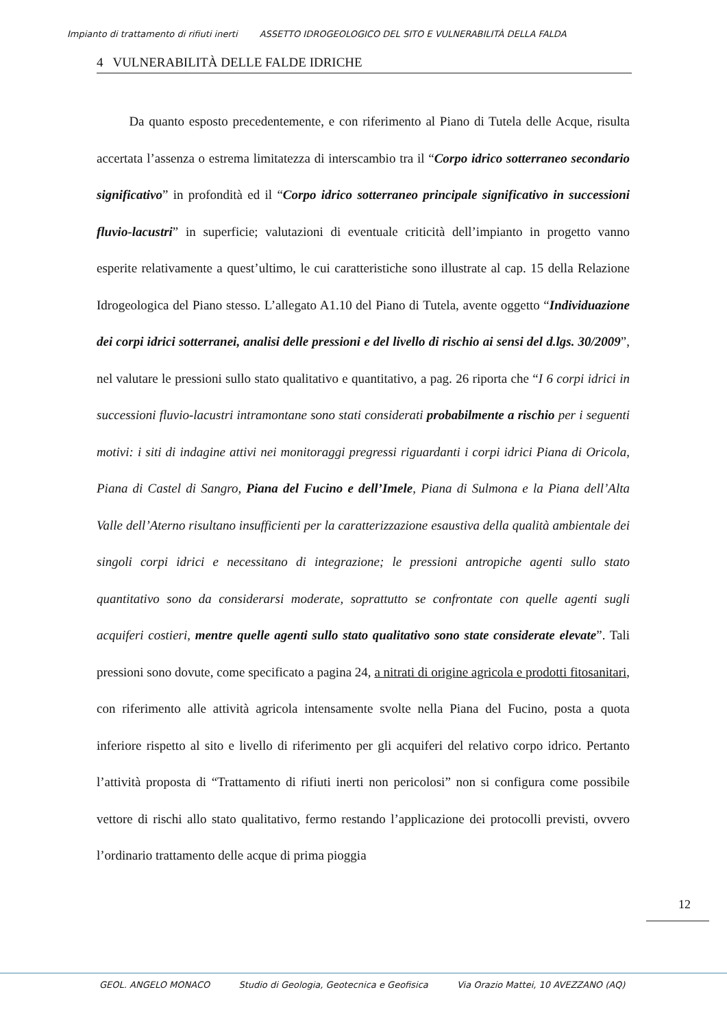Impianto di trattamento di rifiuti inerti ASSETTO IDROGEOLOGICO DEL SITO E VULNERABILITÀ DELLA FALDA
4 VULNERABILITÀ DELLE FALDE IDRICHE
Da quanto esposto precedentemente, e con riferimento al Piano di Tutela delle Acque, risulta accertata l’assenza o estrema limitatezza di interscambio tra il “Corpo idrico sotterraneo secondario significativo” in profondità ed il “Corpo idrico sotterraneo principale significativo in successioni fluvio-lacustri” in superficie; valutazioni di eventuale criticità dell’impianto in progetto vanno esperite relativamente a quest’ultimo, le cui caratteristiche sono illustrate al cap. 15 della Relazione Idrogeologica del Piano stesso. L’allegato A1.10 del Piano di Tutela, avente oggetto “Individuazione dei corpi idrici sotterranei, analisi delle pressioni e del livello di rischio ai sensi del d.lgs. 30/2009”, nel valutare le pressioni sullo stato qualitativo e quantitativo, a pag. 26 riporta che “I 6 corpi idrici in successioni fluvio-lacustri intramontane sono stati considerati probabilmente a rischio per i seguenti motivi: i siti di indagine attivi nei monitoraggi pregressi riguardanti i corpi idrici Piana di Oricola, Piana di Castel di Sangro, Piana del Fucino e dell’Imele, Piana di Sulmona e la Piana dell’Alta Valle dell’Aterno risultano insufficienti per la caratterizzazione esaustiva della qualità ambientale dei singoli corpi idrici e necessitano di integrazione; le pressioni antropiche agenti sullo stato quantitativo sono da considerarsi moderate, soprattutto se confrontate con quelle agenti sugli acquiferi costieri, mentre quelle agenti sullo stato qualitativo sono state considerate elevate”. Tali pressioni sono dovute, come specificato a pagina 24, a nitrati di origine agricola e prodotti fitosanitari, con riferimento alle attività agricola intensamente svolte nella Piana del Fucino, posta a quota inferiore rispetto al sito e livello di riferimento per gli acquiferi del relativo corpo idrico. Pertanto l’attività proposta di “Trattamento di rifiuti inerti non pericolosi” non si configura come possibile vettore di rischi allo stato qualitativo, fermo restando l’applicazione dei protocolli previsti, ovvero l’ordinario trattamento delle acque di prima pioggia
12
GEOL. ANGELO MONACO Studio di Geologia, Geotecnica e Geofisica Via Orazio Mattei, 10 AVEZZANO (AQ)